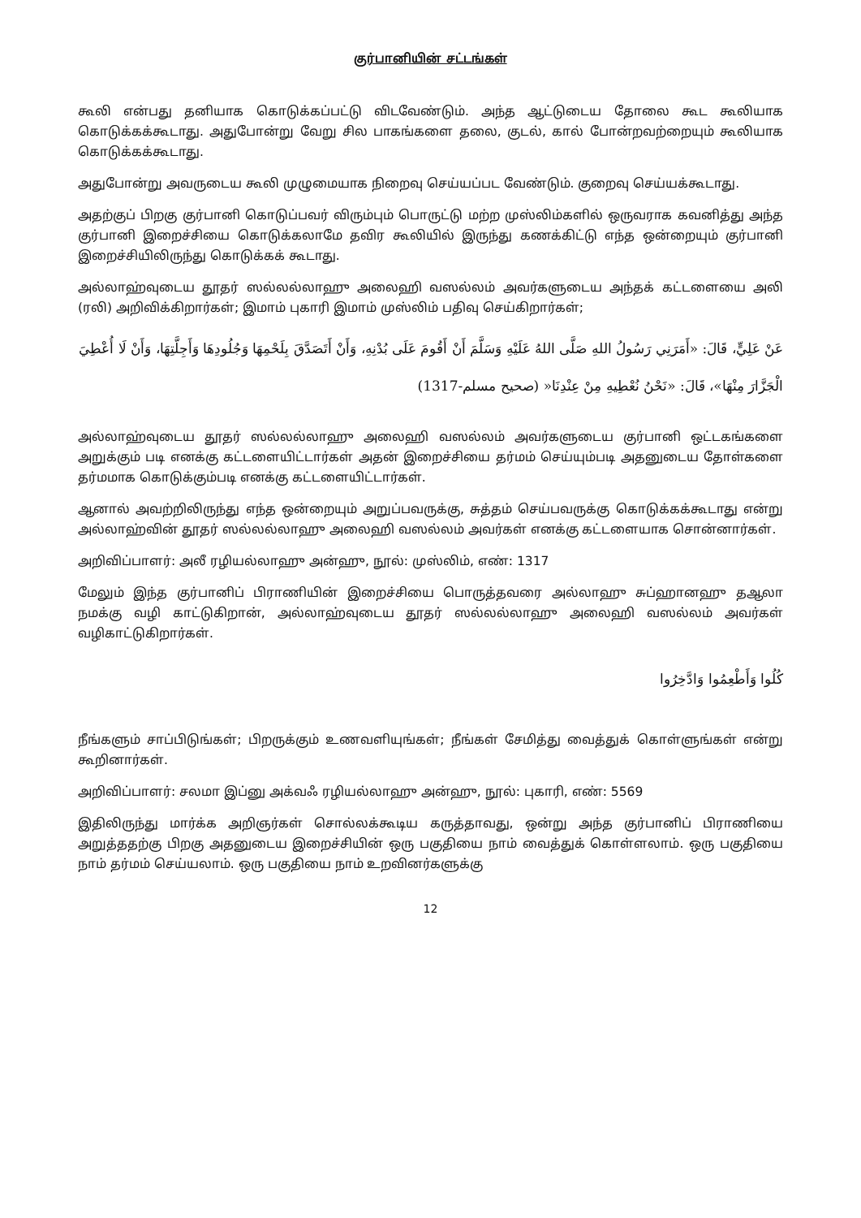குர்பானியின் சட்டங்கள்
கூலி என்பது தனியாக கொடுக்கப்பட்டு விடவேண்டும். அந்த ஆட்டுடைய தோலை கூட கூலியாக கொடுக்கக்கூடாது. அதுபோன்று வேறு சில பாகங்களை தலை, குடல், கால் போன்றவற்றையும் கூலியாக கொடுக்கக்கூடாது.
அதுபோன்று அவருடைய கூலி முழுமையாக நிறைவு செய்யப்பட வேண்டும். குறைவு செய்யக்கூடாது.
அதற்குப் பிறகு குர்பானி கொடுப்பவர் விரும்பும் பொருட்டு மற்ற முஸ்லிம்களில் ஒருவராக கவனித்து அந்த குர்பானி இறைச்சியை கொடுக்கலாமே தவிர கூலியில் இருந்து கணக்கிட்டு எந்த ஒன்றையும் குர்பானி இறைச்சியிலிருந்து கொடுக்கக் கூடாது.
அல்லாஹ்வுடைய தூதர் ஸல்லல்லாஹு அலைஹி வஸல்லம் அவர்களுடைய அந்தக் கட்டளையை அலி (ரலி) அறிவிக்கிறார்கள்; இமாம் புகாரி இமாம் முஸ்லிம் பதிவு செய்கிறார்கள்;
عَنْ عَلِيٍّ، قَالَ: «أَمَرَنِي رَسُولُ اللهِ صَلَّى اللهُ عَلَيْهِ وَسَلَّمَ أَنْ أَقُومَ عَلَى بُدْنِهِ، وَأَنْ أَتَصَدَّقَ بِلَحْمِهَا وَجُلُودِهَا وَأَجِلَّتِهَا، وَأَنْ لَا أُعْطِيَ الْجَزَّارَ مِنْهَا»، قَالَ: «نَحْنُ نُعْطِيهِ مِنْ عِنْدِنَا« (صحيح مسلم-1317)
அல்லாஹ்வுடைய தூதர் ஸல்லல்லாஹு அலைஹி வஸல்லம் அவர்களுடைய குர்பானி ஒட்டகங்களை அறுக்கும் படி எனக்கு கட்டளையிட்டார்கள் அதன் இறைச்சியை தர்மம் செய்யும்படி அதனுடைய தோள்களை தர்மமாக கொடுக்கும்படி எனக்கு கட்டளையிட்டார்கள்.
ஆனால் அவற்றிலிருந்து எந்த ஒன்றையும் அறுப்பவருக்கு, சுத்தம் செய்பவருக்கு கொடுக்கக்கூடாது என்று அல்லாஹ்வின் தூதர் ஸல்லல்லாஹு அலைஹி வஸல்லம் அவர்கள் எனக்கு கட்டளையாக சொன்னார்கள்.
அறிவிப்பாளர்: அலீ ரழியல்லாஹு அன்ஹு, நூல்: முஸ்லிம், எண்: 1317
மேலும் இந்த குர்பானிப் பிராணியின் இறைச்சியை பொருத்தவரை அல்லாஹு சுப்ஹானஹு தஆலா நமக்கு வழி காட்டுகிறான், அல்லாஹ்வுடைய தூதர் ஸல்லல்லாஹு அலைஹி வஸல்லம் அவர்கள் வழிகாட்டுகிறார்கள்.
كُلُوا وَأَطْعِمُوا وَادَّخِرُوا
நீங்களும் சாப்பிடுங்கள்; பிறருக்கும் உணவளியுங்கள்; நீங்கள் சேமித்து வைத்துக் கொள்ளுங்கள் என்று கூறினார்கள்.
அறிவிப்பாளர்: சலமா இப்னு அக்வஃ ரழியல்லாஹு அன்ஹு, நூல்: புகாரி, எண்: 5569
இதிலிருந்து மார்க்க அறிஞர்கள் சொல்லக்கூடிய கருத்தாவது, ஒன்று அந்த குர்பானிப் பிராணியை அறுத்ததற்கு பிறகு அதனுடைய இறைச்சியின் ஒரு பகுதியை நாம் வைத்துக் கொள்ளலாம். ஒரு பகுதியை நாம் தர்மம் செய்யலாம். ஒரு பகுதியை நாம் உறவினர்களுக்கு
12